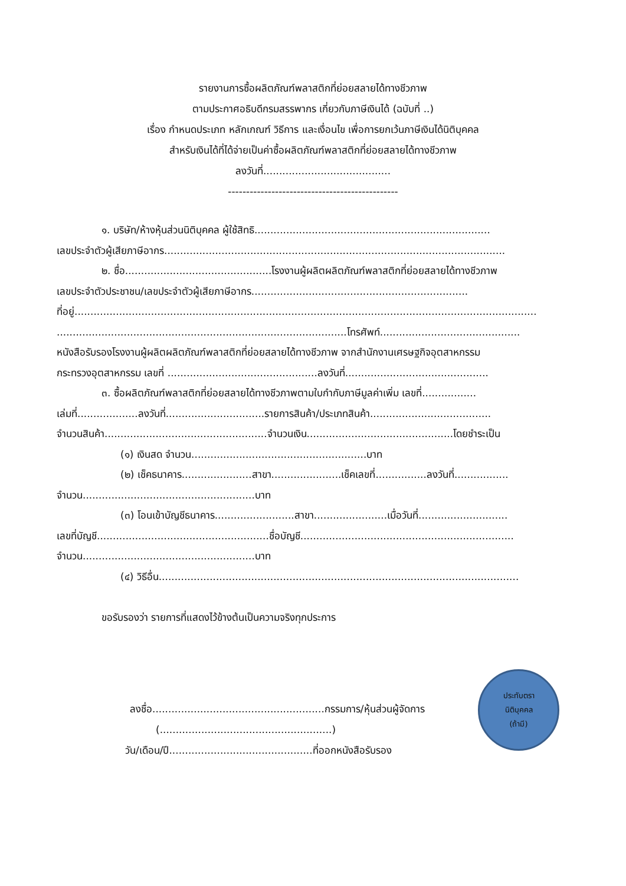รายงานการซื้อผลิตภัณฑ์พลาสติกที่ย่อยสลายได้ทางชีวภาพ
ตามประกาศอธิบดีกรมสรรพากร เกี่ยวกับภาษีเงินได้ (ฉบับที่ ..)
เรื่อง กำหนดประเภท หลักเกณฑ์ วิธีการ และเงื่อนไข เพื่อการยกเว้นภาษีเงินได้นิติบุคคล
สำหรับเงินได้ที่ได้จ่ายเป็นค่าซื้อผลิตภัณฑ์พลาสติกที่ย่อยสลายได้ทางชีวภาพ
ลงวันที่........................................
-----------------------------------------------
๑. บริษัท/ห้างหุ้นส่วนนิติบุคคล ผู้ใช้สิทธิ..........................................................................
เลขประจำตัวผู้เสียภาษีอากร...........................................................................................................
๒. ชื่อ..............................................โรงงานผู้ผลิตผลิตภัณฑ์พลาสติกที่ย่อยสลายได้ทางชีวภาพ
เลขประจำตัวประชาชน/เลขประจำตัวผู้เสียภาษีอากร....................................................................
ที่อยู่.................................................................................................................................................
...........................................................................................โทรศัพท์............................................
หนังสือรับรองโรงงานผู้ผลิตผลิตภัณฑ์พลาสติกที่ย่อยสลายได้ทางชีวภาพ จากสำนักงานเศรษฐกิจอุตสาหกรรม
กระทรวงอุตสาหกรรม เลขที่ ...............................................ลงวันที่.............................................
๓. ซื้อผลิตภัณฑ์พลาสติกที่ย่อยสลายได้ทางชีวภาพตามใบกำกับภาษีมูลค่าเพิ่ม เลขที่.................
เล่มที่...................ลงวันที่...............................รายการสินค้า/ประเภทสินค้า......................................
จำนวนสินค้า...................................................จำนวนเงิน..............................................โดยชำระเป็น
(๑) เงินสด จำนวน.......................................................บาท
(๒) เช็คธนาคาร......................สาขา......................เช็คเลขที่................ลงวันที่.................
จำนวน......................................................บาท
(๓) โอนเข้าบัญชีธนาคาร.........................สาขา.......................เมื่อวันที่............................
เลขที่บัญชี......................................................ชื่อบัญชี...................................................................
จำนวน......................................................บาท
(๔) วิธีอื่น.................................................................................................................
ขอรับรองว่า รายการที่แสดงไว้ข้างต้นเป็นความจริงทุกประการ
ลงชื่อ......................................................กรรมการ/หุ้นส่วนผู้จัดการ
(......................................................)
วัน/เดือน/ปี.............................................ที่ออกหนังสือรับรอง
ประทับตรา
นิติบุคคล
(ถ้ามี)